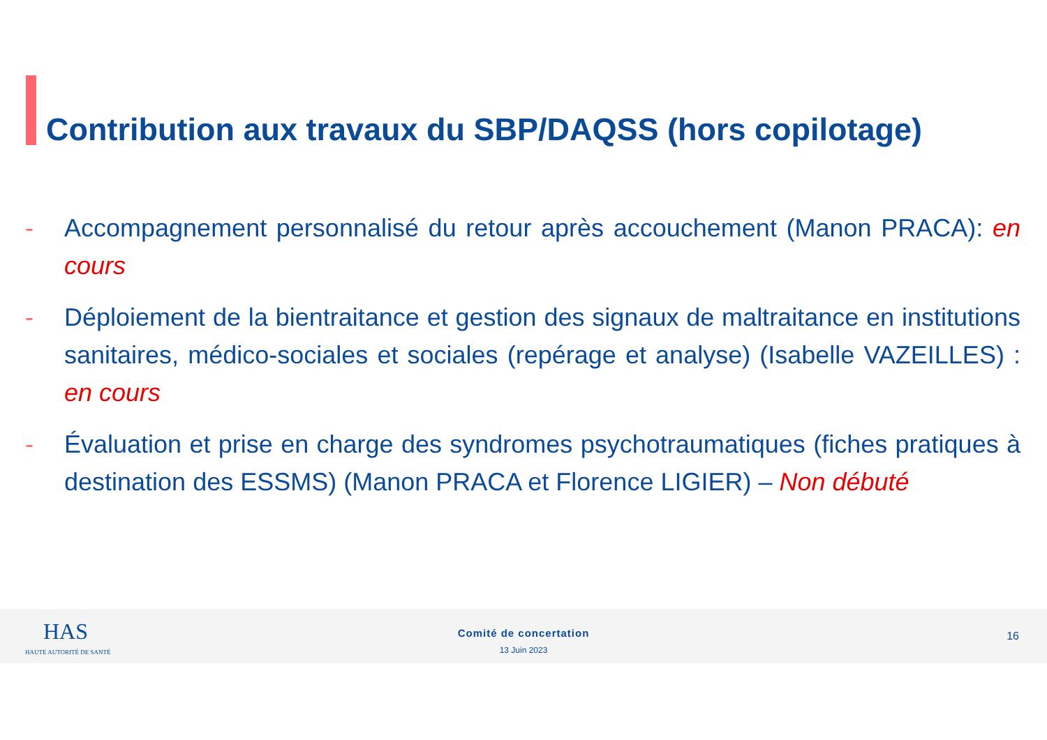Contribution aux travaux du SBP/DAQSS (hors copilotage)
- Accompagnement personnalisé du retour après accouchement (Manon PRACA): en cours
- Déploiement de la bientraitance et gestion des signaux de maltraitance en institutions sanitaires, médico-sociales et sociales (repérage et analyse) (Isabelle VAZEILLES) : en cours
- Évaluation et prise en charge des syndromes psychotraumatiques (fiches pratiques à destination des ESSMS) (Manon PRACA et Florence LIGIER) – Non débuté
HAS
HAUTE AUTORITÉ DE SANTÉ
Comité de concertation
13 Juin 2023
16